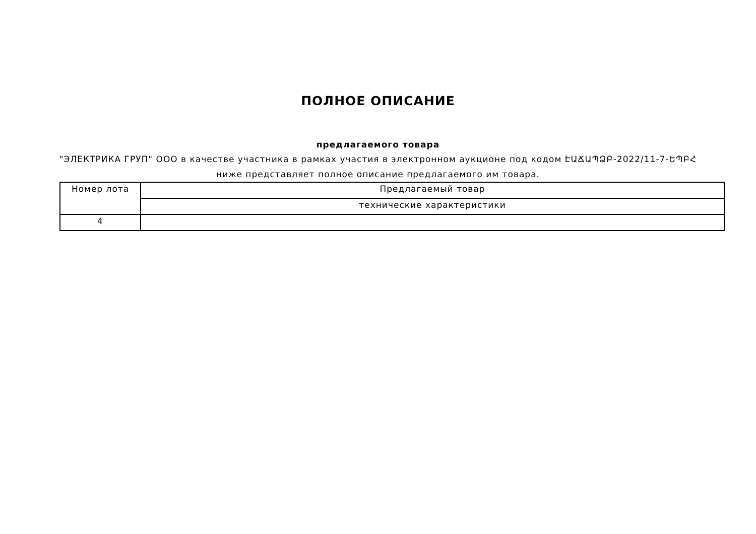ПОЛНОЕ ОПИСАНИЕ
предлагаемого товара
"ЭЛЕКТРИКА ГРУП" ООО в качестве участника в рамках участия в электронном аукционе под кодом ԷԱՃԱՊՁԲ-2022/11-7-ԵՊԲՀ
ниже представляет полное описание предлагаемого им товара.
| Номер лота | Предлагаемый товар |
| --- | --- |
| | технические характеристики |
| 4 | |